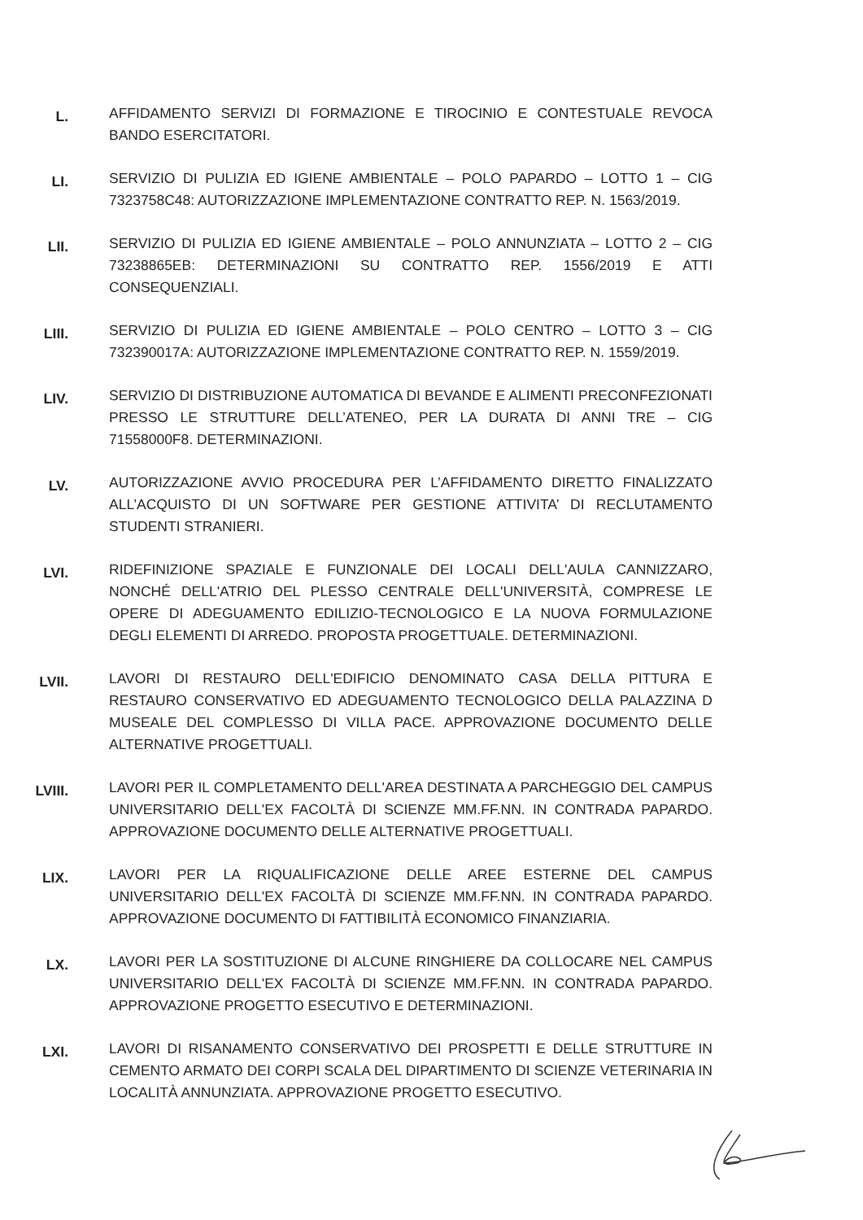L.
AFFIDAMENTO SERVIZI DI FORMAZIONE E TIROCINIO E CONTESTUALE REVOCA BANDO ESERCITATORI.
LI.
SERVIZIO DI PULIZIA ED IGIENE AMBIENTALE – POLO PAPARDO – LOTTO 1 – CIG 7323758C48: AUTORIZZAZIONE IMPLEMENTAZIONE CONTRATTO REP. N. 1563/2019.
LII.
SERVIZIO DI PULIZIA ED IGIENE AMBIENTALE – POLO ANNUNZIATA – LOTTO 2 – CIG 73238865EB: DETERMINAZIONI SU CONTRATTO REP. 1556/2019 E ATTI CONSEQUENZIALI.
LIII.
SERVIZIO DI PULIZIA ED IGIENE AMBIENTALE – POLO CENTRO – LOTTO 3 – CIG 732390017A: AUTORIZZAZIONE IMPLEMENTAZIONE CONTRATTO REP. N. 1559/2019.
LIV.
SERVIZIO DI DISTRIBUZIONE AUTOMATICA DI BEVANDE E ALIMENTI PRECONFEZIONATI PRESSO LE STRUTTURE DELL’ATENEO, PER LA DURATA DI ANNI TRE – CIG 71558000F8. DETERMINAZIONI.
LV.
AUTORIZZAZIONE AVVIO PROCEDURA PER L’AFFIDAMENTO DIRETTO FINALIZZATO ALL’ACQUISTO DI UN SOFTWARE PER GESTIONE ATTIVITA’ DI RECLUTAMENTO STUDENTI STRANIERI.
LVI.
RIDEFINIZIONE SPAZIALE E FUNZIONALE DEI LOCALI DELL'AULA CANNIZZARO, NONCHÉ DELL'ATRIO DEL PLESSO CENTRALE DELL'UNIVERSITÀ, COMPRESE LE OPERE DI ADEGUAMENTO EDILIZIO-TECNOLOGICO E LA NUOVA FORMULAZIONE DEGLI ELEMENTI DI ARREDO. PROPOSTA PROGETTUALE. DETERMINAZIONI.
LVII.
LAVORI DI RESTAURO DELL'EDIFICIO DENOMINATO CASA DELLA PITTURA E RESTAURO CONSERVATIVO ED ADEGUAMENTO TECNOLOGICO DELLA PALAZZINA D MUSEALE DEL COMPLESSO DI VILLA PACE. APPROVAZIONE DOCUMENTO DELLE ALTERNATIVE PROGETTUALI.
LVIII.
LAVORI PER IL COMPLETAMENTO DELL'AREA DESTINATA A PARCHEGGIO DEL CAMPUS UNIVERSITARIO DELL'EX FACOLTÀ DI SCIENZE MM.FF.NN. IN CONTRADA PAPARDO. APPROVAZIONE DOCUMENTO DELLE ALTERNATIVE PROGETTUALI.
LIX.
LAVORI PER LA RIQUALIFICAZIONE DELLE AREE ESTERNE DEL CAMPUS UNIVERSITARIO DELL'EX FACOLTÀ DI SCIENZE MM.FF.NN. IN CONTRADA PAPARDO. APPROVAZIONE DOCUMENTO DI FATTIBILITÀ ECONOMICO FINANZIARIA.
LX.
LAVORI PER LA SOSTITUZIONE DI ALCUNE RINGHIERE DA COLLOCARE NEL CAMPUS UNIVERSITARIO DELL'EX FACOLTÀ DI SCIENZE MM.FF.NN. IN CONTRADA PAPARDO. APPROVAZIONE PROGETTO ESECUTIVO E DETERMINAZIONI.
LXI.
LAVORI DI RISANAMENTO CONSERVATIVO DEI PROSPETTI E DELLE STRUTTURE IN CEMENTO ARMATO DEI CORPI SCALA DEL DIPARTIMENTO DI SCIENZE VETERINARIA IN LOCALITÀ ANNUNZIATA. APPROVAZIONE PROGETTO ESECUTIVO.